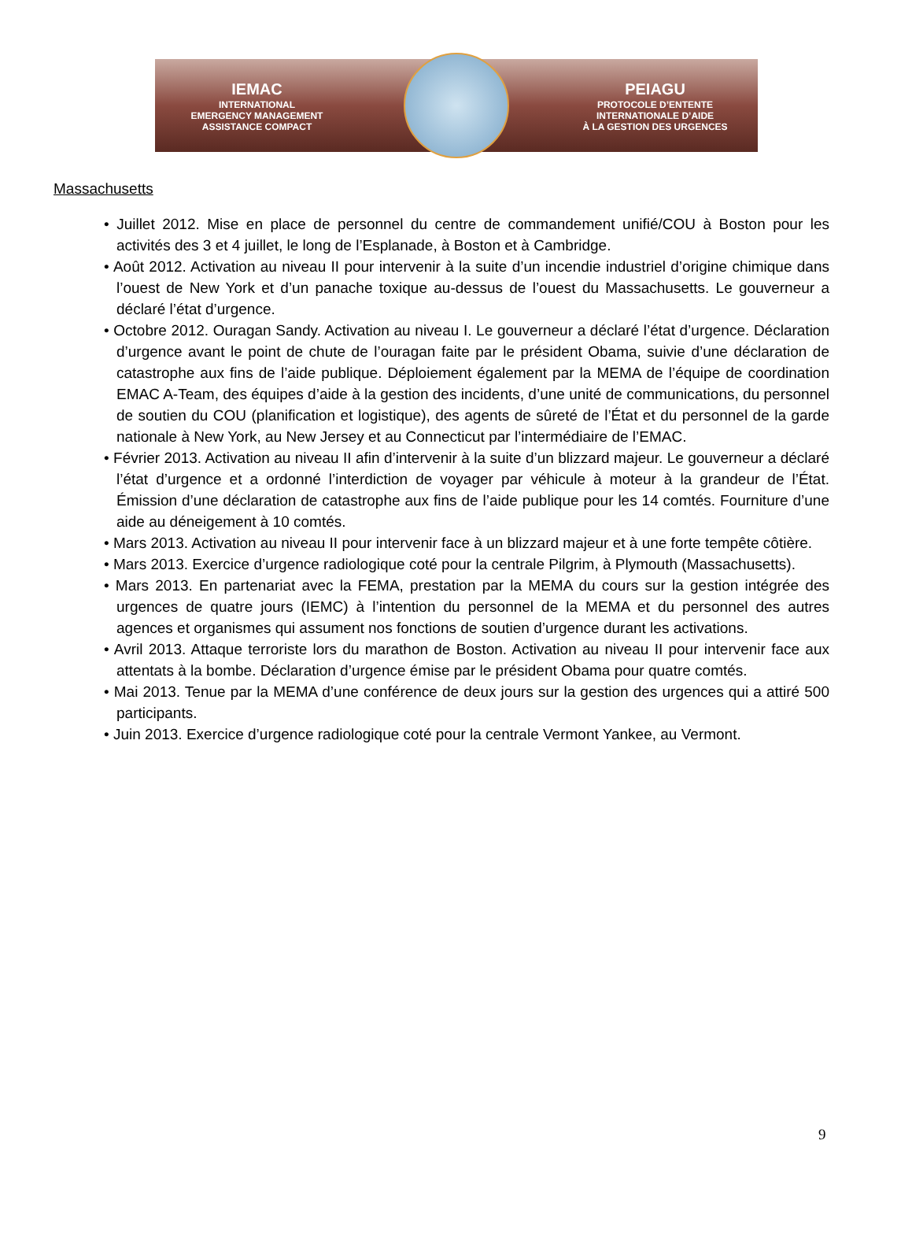IEMAC
INTERNATIONAL
EMERGENCY MANAGEMENT
ASSISTANCE COMPACT
PEIAGU
PROTOCOLE D’ENTENTE
INTERNATIONALE D’AIDE
À LA GESTION DES URGENCES
Massachusetts
• Juillet 2012. Mise en place de personnel du centre de commandement unifié/COU à Boston pour les activités des 3 et 4 juillet, le long de l’Esplanade, à Boston et à Cambridge.
• Août 2012. Activation au niveau II pour intervenir à la suite d’un incendie industriel d’origine chimique dans l’ouest de New York et d’un panache toxique au-dessus de l’ouest du Massachusetts. Le gouverneur a déclaré l’état d’urgence.
• Octobre 2012. Ouragan Sandy. Activation au niveau I. Le gouverneur a déclaré l’état d’urgence. Déclaration d’urgence avant le point de chute de l’ouragan faite par le président Obama, suivie d’une déclaration de catastrophe aux fins de l’aide publique. Déploiement également par la MEMA de l’équipe de coordination EMAC A-Team, des équipes d’aide à la gestion des incidents, d’une unité de communications, du personnel de soutien du COU (planification et logistique), des agents de sûreté de l’État et du personnel de la garde nationale à New York, au New Jersey et au Connecticut par l’intermédiaire de l’EMAC.
• Février 2013. Activation au niveau II afin d’intervenir à la suite d’un blizzard majeur. Le gouverneur a déclaré l’état d’urgence et a ordonné l’interdiction de voyager par véhicule à moteur à la grandeur de l’État. Émission d’une déclaration de catastrophe aux fins de l’aide publique pour les 14 comtés. Fourniture d’une aide au déneigement à 10 comtés.
• Mars 2013. Activation au niveau II pour intervenir face à un blizzard majeur et à une forte tempête côtière.
• Mars 2013. Exercice d’urgence radiologique coté pour la centrale Pilgrim, à Plymouth (Massachusetts).
• Mars 2013. En partenariat avec la FEMA, prestation par la MEMA du cours sur la gestion intégrée des urgences de quatre jours (IEMC) à l’intention du personnel de la MEMA et du personnel des autres agences et organismes qui assument nos fonctions de soutien d’urgence durant les activations.
• Avril 2013. Attaque terroriste lors du marathon de Boston. Activation au niveau II pour intervenir face aux attentats à la bombe. Déclaration d’urgence émise par le président Obama pour quatre comtés.
• Mai 2013. Tenue par la MEMA d’une conférence de deux jours sur la gestion des urgences qui a attiré 500 participants.
• Juin 2013. Exercice d’urgence radiologique coté pour la centrale Vermont Yankee, au Vermont.
9